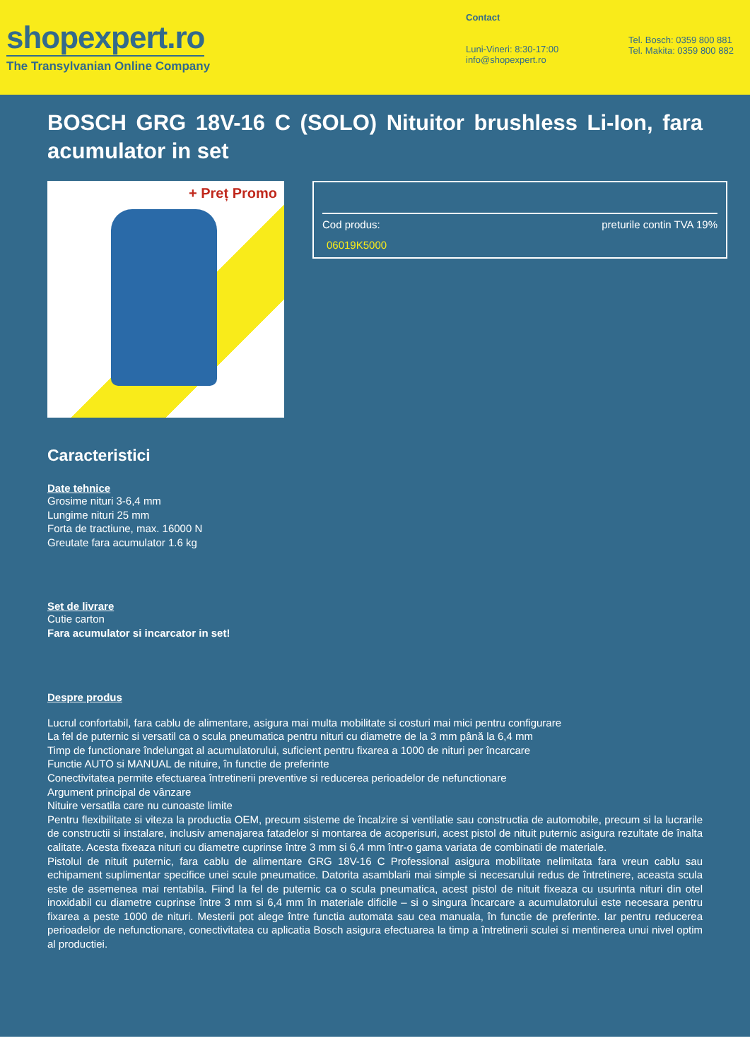shopexpert.ro
The Transylvanian Online Company
Contact
Luni-Vineri: 8:30-17:00
info@shopexpert.ro
Tel. Bosch: 0359 800 881
Tel. Makita: 0359 800 882
BOSCH GRG 18V-16 C (SOLO) Nituitor brushless Li-Ion, fara acumulator in set
+ Preț Promo
Cod produs: preturile contin TVA 19%
06019K5000
Caracteristici
Date tehnice
Grosime nituri 3-6,4 mm
Lungime nituri 25 mm
Forta de tractiune, max. 16000 N
Greutate fara acumulator 1.6 kg
Set de livrare
Cutie carton
Fara acumulator si incarcator in set!
Despre produs
Lucrul confortabil, fara cablu de alimentare, asigura mai multa mobilitate si costuri mai mici pentru configurare
La fel de puternic si versatil ca o scula pneumatica pentru nituri cu diametre de la 3 mm până la 6,4 mm
Timp de functionare îndelungat al acumulatorului, suficient pentru fixarea a 1000 de nituri per încarcare
Functie AUTO si MANUAL de nituire, în functie de preferinte
Conectivitatea permite efectuarea întretinerii preventive si reducerea perioadelor de nefunctionare
Argument principal de vânzare
Nituire versatila care nu cunoaste limite
Pentru flexibilitate si viteza la productia OEM, precum sisteme de încalzire si ventilatie sau constructia de automobile, precum si la lucrarile de constructii si instalare, inclusiv amenajarea fatadelor si montarea de acoperisuri, acest pistol de nituit puternic asigura rezultate de înalta calitate. Acesta fixeaza nituri cu diametre cuprinse între 3 mm si 6,4 mm într-o gama variata de combinatii de materiale.
Pistolul de nituit puternic, fara cablu de alimentare GRG 18V-16 C Professional asigura mobilitate nelimitata fara vreun cablu sau echipament suplimentar specifice unei scule pneumatice. Datorita asamblarii mai simple si necesarului redus de întretinere, aceasta scula este de asemenea mai rentabila. Fiind la fel de puternic ca o scula pneumatica, acest pistol de nituit fixeaza cu usurinta nituri din otel inoxidabil cu diametre cuprinse între 3 mm si 6,4 mm în materiale dificile – si o singura încarcare a acumulatorului este necesara pentru fixarea a peste 1000 de nituri. Mesterii pot alege între functia automata sau cea manuala, în functie de preferinte. Iar pentru reducerea perioadelor de nefunctionare, conectivitatea cu aplicatia Bosch asigura efectuarea la timp a întretinerii sculei si mentinerea unui nivel optim al productiei.